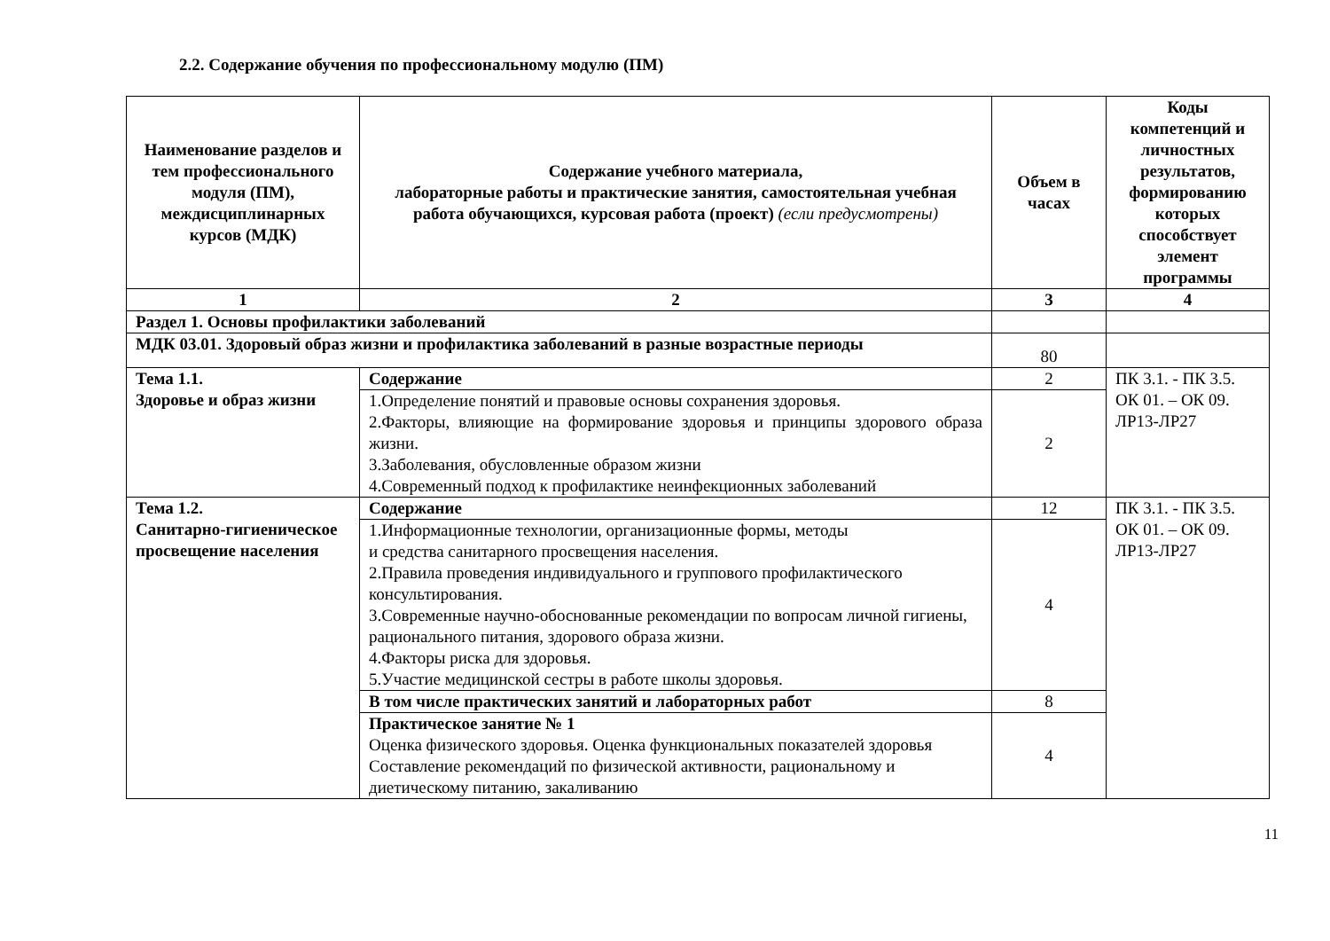2.2. Содержание обучения по профессиональному модулю (ПМ)
| Наименование разделов и тем профессионального модуля (ПМ), междисциплинарных курсов (МДК) | Содержание учебного материала, лабораторные работы и практические занятия, самостоятельная учебная работа обучающихся, курсовая работа (проект) (если предусмотрены) | Объем в часах | Коды компетенций и личностных результатов, формированию которых способствует элемент программы |
| --- | --- | --- | --- |
| 1 | 2 | 3 | 4 |
| Раздел 1. Основы профилактики заболеваний | | | |
| МДК 03.01. Здоровый образ жизни и профилактика заболеваний в разные возрастные периоды | | 80 | |
| Тема 1.1. Здоровье и образ жизни | Содержание | 2 | ПК 3.1. - ПК 3.5. ОК 01. – ОК 09. ЛР13-ЛР27 |
| | 1.Определение понятий и правовые основы сохранения здоровья. 2.Факторы, влияющие на формирование здоровья и принципы здорового образа жизни. 3.Заболевания, обусловленные образом жизни 4.Современный подход к профилактике неинфекционных заболеваний | 2 | |
| Тема 1.2. Санитарно-гигиеническое просвещение населения | Содержание | 12 | ПК 3.1. - ПК 3.5. ОК 01. – ОК 09. ЛР13-ЛР27 |
| | 1.Информационные технологии, организационные формы, методы и средства санитарного просвещения населения. 2.Правила проведения индивидуального и группового профилактического консультирования. 3.Современные научно-обоснованные рекомендации по вопросам личной гигиены, рационального питания, здорового образа жизни. 4.Факторы риска для здоровья. 5.Участие медицинской сестры в работе школы здоровья. | 4 | |
| | В том числе практических занятий и лабораторных работ | 8 | |
| | Практическое занятие № 1 Оценка физического здоровья. Оценка функциональных показателей здоровья Составление рекомендаций по физической активности, рациональному и диетическому питанию, закаливанию | 4 | |
11